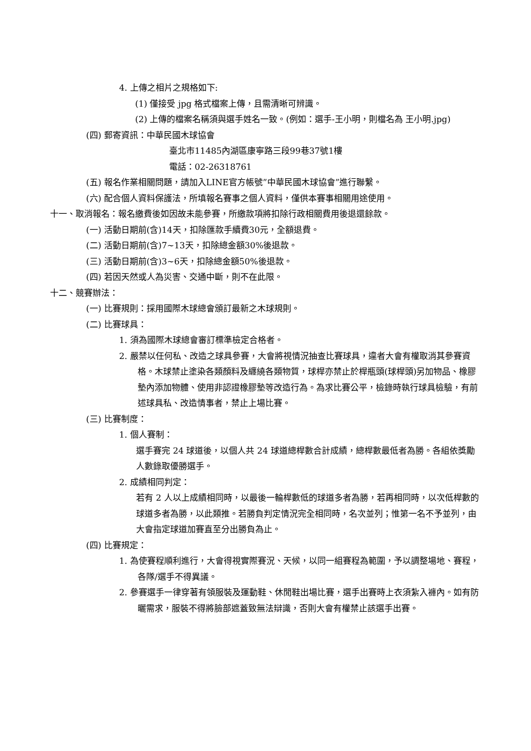4. 上傳之相片之規格如下:
(1) 僅接受 jpg 格式檔案上傳，且需清晰可辨識。
(2) 上傳的檔案名稱須與選手姓名一致。(例如：選手-王小明，則檔名為 王小明.jpg)
(四) 郵寄資訊：中華民國木球協會
臺北市11485內湖區康寧路三段99巷37號1樓
電話：02-26318761
(五) 報名作業相關問題，請加入LINE官方帳號”中華民國木球協會”進行聯繫。
(六) 配合個人資料保護法，所填報名賽事之個人資料，僅供本賽事相關用途使用。
十一、取消報名：報名繳費後如因故未能參賽，所繳款項將扣除行政相關費用後退還餘款。
(一) 活動日期前(含)14天，扣除匯款手續費30元，全額退費。
(二) 活動日期前(含)7~13天，扣除總金額30%後退款。
(三) 活動日期前(含)3~6天，扣除總金額50%後退款。
(四) 若因天然或人為災害、交通中斷，則不在此限。
十二、競賽辦法：
(一) 比賽規則：採用國際木球總會頒訂最新之木球規則。
(二) 比賽球具：
1. 須為國際木球總會審訂標準檢定合格者。
2. 嚴禁以任何私、改造之球具參賽，大會將視情況抽查比賽球具，違者大會有權取消其參賽資格。木球禁止塗染各類顏料及纏繞各類物質，球桿亦禁止於桿瓶頭(球桿頭)另加物品、橡膠墊內添加物體、使用非認證橡膠墊等改造行為。為求比賽公平，檢錄時執行球具檢驗，有前述球具私、改造情事者，禁止上場比賽。
(三) 比賽制度：
1. 個人賽制：
選手賽完 24 球道後，以個人共 24 球道總桿數合計成績，總桿數最低者為勝。各組依獎勵人數錄取優勝選手。
2. 成績相同判定：
若有 2 人以上成績相同時，以最後一輪桿數低的球道多者為勝，若再相同時，以次低桿數的球道多者為勝，以此類推。若勝負判定情況完全相同時，名次並列；惟第一名不予並列，由大會指定球道加賽直至分出勝負為止。
(四) 比賽規定：
1. 為使賽程順利進行，大會得視實際賽況、天候，以同一組賽程為範圍，予以調整場地、賽程，各隊/選手不得異議。
2. 參賽選手一律穿著有領服裝及運動鞋、休閒鞋出場比賽，選手出賽時上衣須紮入褲內。如有防曬需求，服裝不得將臉部遮蓋致無法辯識，否則大會有權禁止該選手出賽。